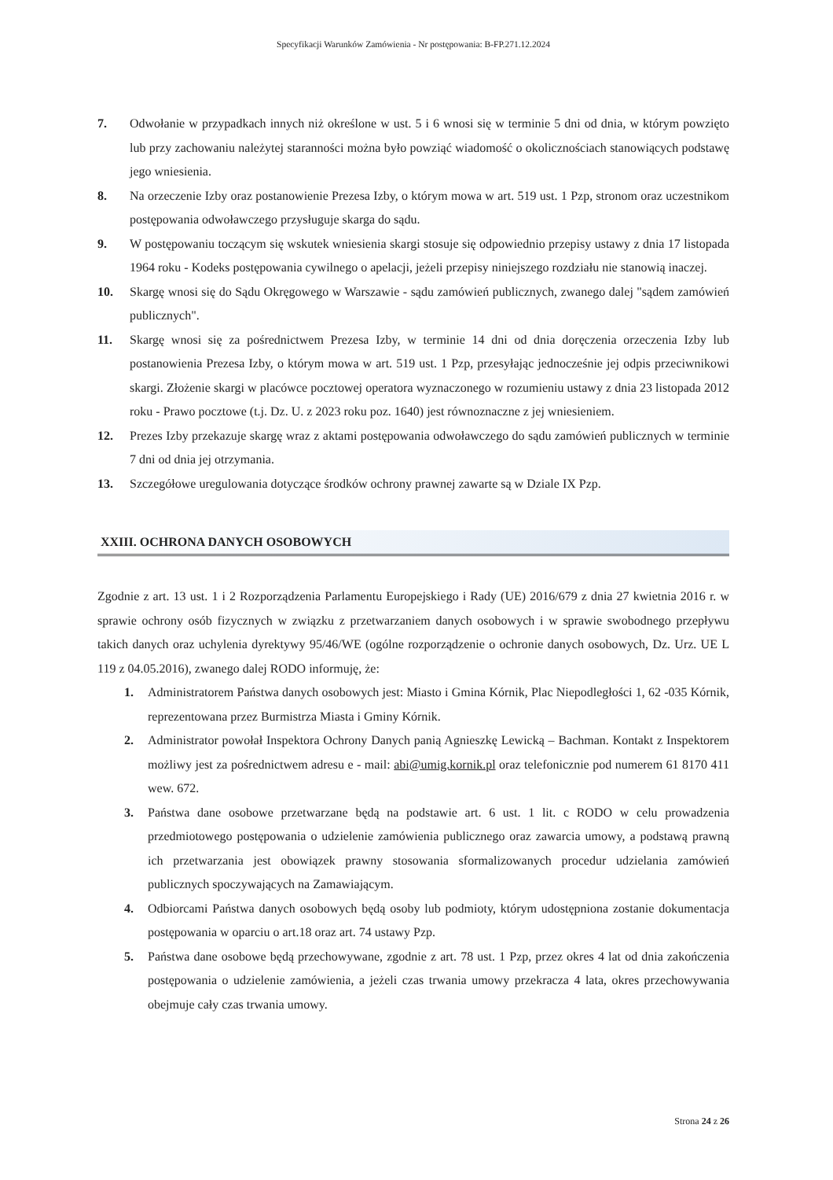Specyfikacji Warunków Zamówienia - Nr postępowania: B-FP.271.12.2024
7. Odwołanie w przypadkach innych niż określone w ust. 5 i 6 wnosi się w terminie 5 dni od dnia, w którym powzięto lub przy zachowaniu należytej staranności można było powziąć wiadomość o okolicznościach stanowiących podstawę jego wniesienia.
8. Na orzeczenie Izby oraz postanowienie Prezesa Izby, o którym mowa w art. 519 ust. 1 Pzp, stronom oraz uczestnikom postępowania odwoławczego przysługuje skarga do sądu.
9. W postępowaniu toczącym się wskutek wniesienia skargi stosuje się odpowiednio przepisy ustawy z dnia 17 listopada 1964 roku - Kodeks postępowania cywilnego o apelacji, jeżeli przepisy niniejszego rozdziału nie stanowią inaczej.
10. Skargę wnosi się do Sądu Okręgowego w Warszawie - sądu zamówień publicznych, zwanego dalej "sądem zamówień publicznych".
11. Skargę wnosi się za pośrednictwem Prezesa Izby, w terminie 14 dni od dnia doręczenia orzeczenia Izby lub postanowienia Prezesa Izby, o którym mowa w art. 519 ust. 1 Pzp, przesyłając jednocześnie jej odpis przeciwnikowi skargi. Złożenie skargi w placówce pocztowej operatora wyznaczonego w rozumieniu ustawy z dnia 23 listopada 2012 roku - Prawo pocztowe (t.j. Dz. U. z 2023 roku poz. 1640) jest równoznaczne z jej wniesieniem.
12. Prezes Izby przekazuje skargę wraz z aktami postępowania odwoławczego do sądu zamówień publicznych w terminie 7 dni od dnia jej otrzymania.
13. Szczegółowe uregulowania dotyczące środków ochrony prawnej zawarte są w Dziale IX Pzp.
XXIII. OCHRONA DANYCH OSOBOWYCH
Zgodnie z art. 13 ust. 1 i 2 Rozporządzenia Parlamentu Europejskiego i Rady (UE) 2016/679 z dnia 27 kwietnia 2016 r. w sprawie ochrony osób fizycznych w związku z przetwarzaniem danych osobowych i w sprawie swobodnego przepływu takich danych oraz uchylenia dyrektywy 95/46/WE (ogólne rozporządzenie o ochronie danych osobowych, Dz. Urz. UE L 119 z 04.05.2016), zwanego dalej RODO informuję, że:
1. Administratorem Państwa danych osobowych jest: Miasto i Gmina Kórnik, Plac Niepodległości 1, 62 -035 Kórnik, reprezentowana przez Burmistrza Miasta i Gminy Kórnik.
2. Administrator powołał Inspektora Ochrony Danych panią Agnieszkę Lewicką – Bachman. Kontakt z Inspektorem możliwy jest za pośrednictwem adresu e - mail: abi@umig.kornik.pl oraz telefonicznie pod numerem 61 8170 411 wew. 672.
3. Państwa dane osobowe przetwarzane będą na podstawie art. 6 ust. 1 lit. c RODO w celu prowadzenia przedmiotowego postępowania o udzielenie zamówienia publicznego oraz zawarcia umowy, a podstawą prawną ich przetwarzania jest obowiązek prawny stosowania sformalizowanych procedur udzielania zamówień publicznych spoczywających na Zamawiającym.
4. Odbiorcami Państwa danych osobowych będą osoby lub podmioty, którym udostępniona zostanie dokumentacja postępowania w oparciu o art.18 oraz art. 74 ustawy Pzp.
5. Państwa dane osobowe będą przechowywane, zgodnie z art. 78 ust. 1 Pzp, przez okres 4 lat od dnia zakończenia postępowania o udzielenie zamówienia, a jeżeli czas trwania umowy przekracza 4 lata, okres przechowywania obejmuje cały czas trwania umowy.
Strona 24 z 26